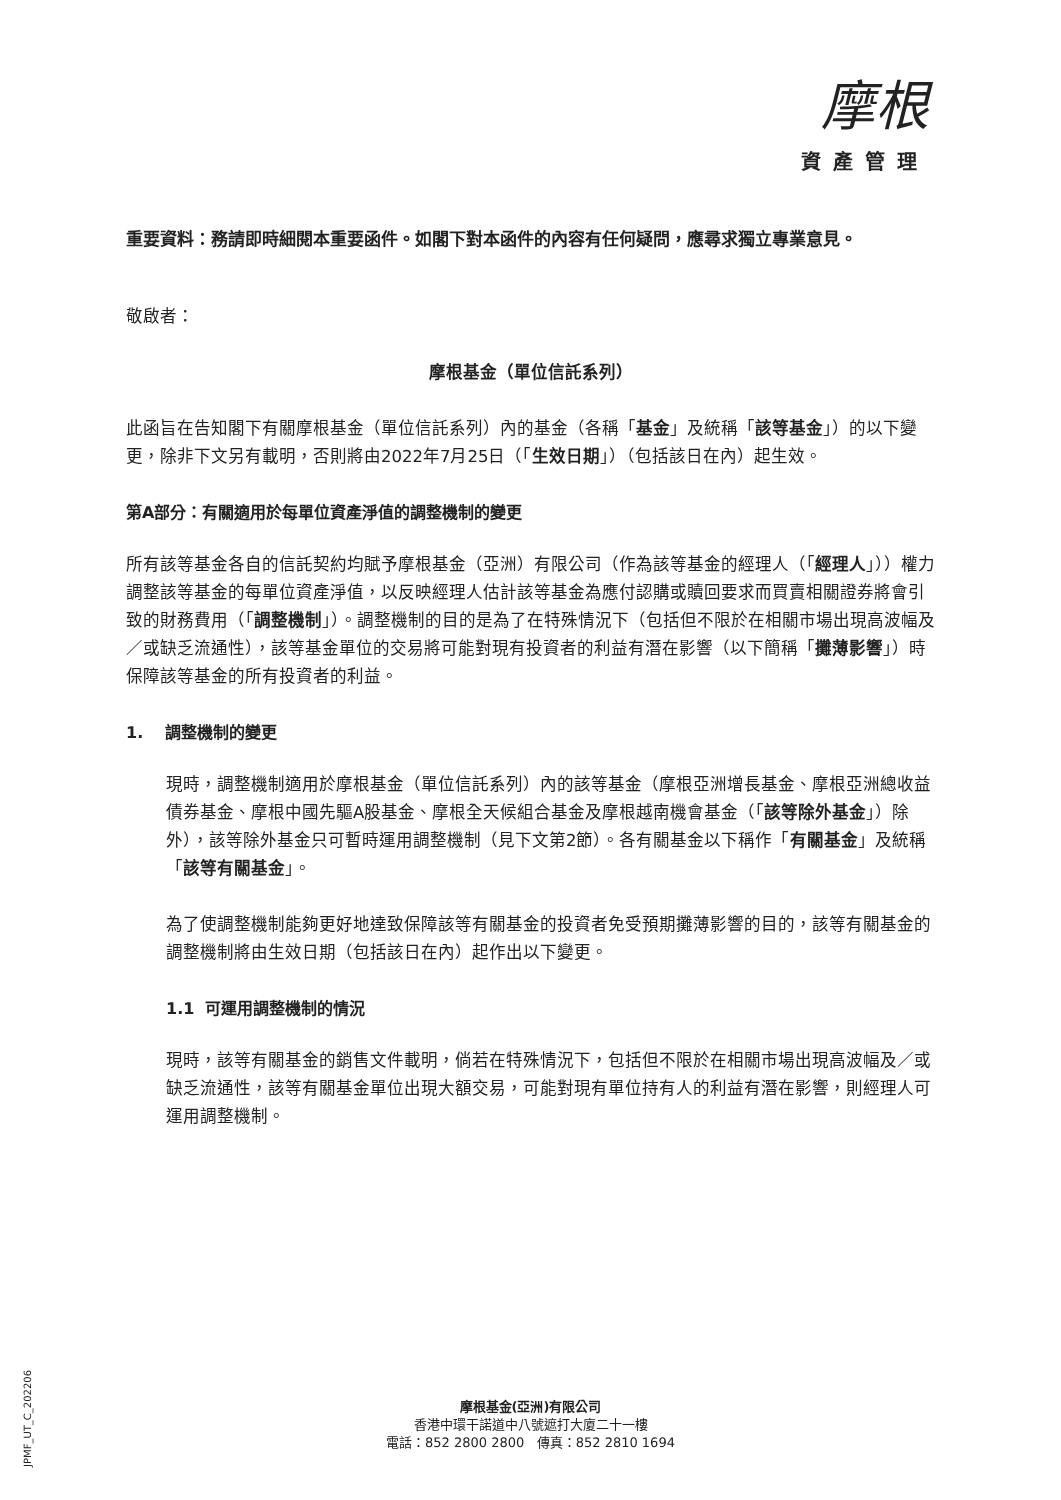摩根
資產管理
重要資料：務請即時細閱本重要函件。如閣下對本函件的內容有任何疑問，應尋求獨立專業意見。
敬啟者：
摩根基金（單位信託系列）
此函旨在告知閣下有關摩根基金（單位信託系列）內的基金（各稱「基金」及統稱「該等基金」）的以下變更，除非下文另有載明，否則將由2022年7月25日（「生效日期」）（包括該日在內）起生效。
第A部分：有關適用於每單位資產淨值的調整機制的變更
所有該等基金各自的信託契約均賦予摩根基金（亞洲）有限公司（作為該等基金的經理人（「經理人」））權力調整該等基金的每單位資產淨值，以反映經理人估計該等基金為應付認購或贖回要求而買賣相關證券將會引致的財務費用（「調整機制」）。調整機制的目的是為了在特殊情況下（包括但不限於在相關市場出現高波幅及／或缺乏流通性），該等基金單位的交易將可能對現有投資者的利益有潛在影響（以下簡稱「攤薄影響」）時保障該等基金的所有投資者的利益。
1. 調整機制的變更
現時，調整機制適用於摩根基金（單位信託系列）內的該等基金（摩根亞洲增長基金、摩根亞洲總收益債券基金、摩根中國先驅A股基金、摩根全天候組合基金及摩根越南機會基金（「該等除外基金」）除外），該等除外基金只可暫時運用調整機制（見下文第2節）。各有關基金以下稱作「有關基金」及統稱「該等有關基金」。
為了使調整機制能夠更好地達致保障該等有關基金的投資者免受預期攤薄影響的目的，該等有關基金的調整機制將由生效日期（包括該日在內）起作出以下變更。
1.1 可運用調整機制的情況
現時，該等有關基金的銷售文件載明，倘若在特殊情況下，包括但不限於在相關市場出現高波幅及／或缺乏流通性，該等有關基金單位出現大額交易，可能對現有單位持有人的利益有潛在影響，則經理人可運用調整機制。
JPMF_UT_C_202206
摩根基金(亞洲)有限公司
香港中環干諾道中八號遮打大廈二十一樓
電話：852 2800 2800 傳真：852 2810 1694